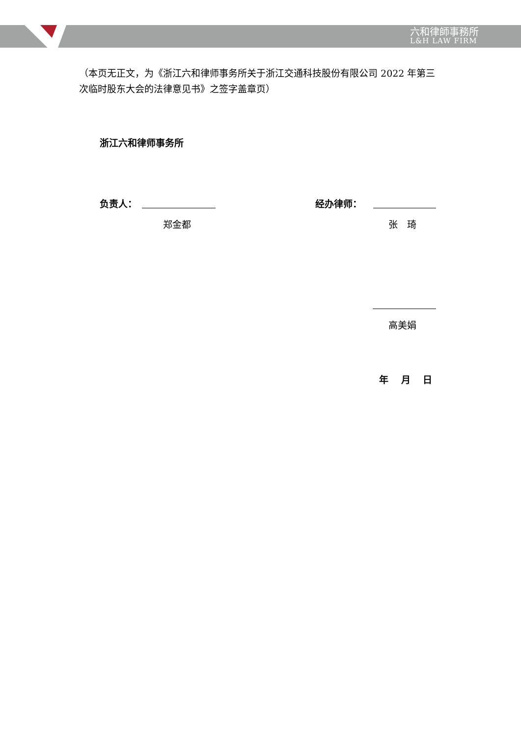六和律師事務所
L&H LAW FIRM
（本页无正文，为《浙江六和律师事务所关于浙江交通科技股份有限公司 2022 年第三次临时股东大会的法律意见书》之签字盖章页）
浙江六和律师事务所
负责人：
郑金都
经办律师：
张　琦
高美娟
年　 月　 日